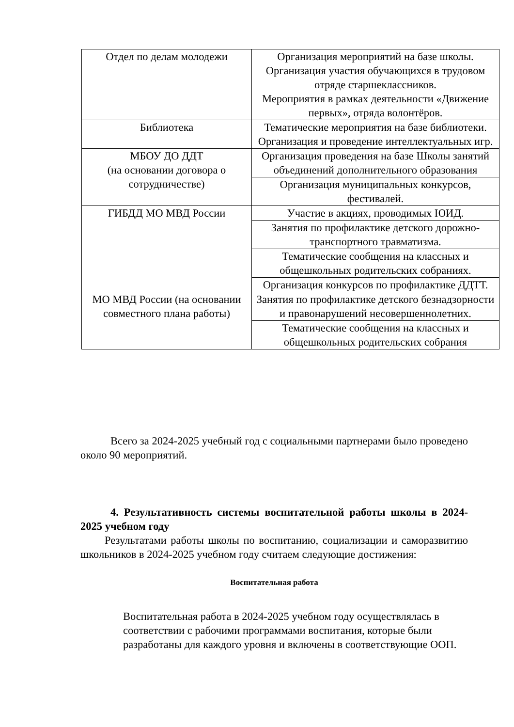| Отдел по делам молодежи | Организация мероприятий на базе школы. Организация участия обучающихся в трудовом отряде старшеклассников. Мероприятия в рамках деятельности «Движение первых», отряда волонтёров. |
| Библиотека | Тематические мероприятия на базе библиотеки. Организация и проведение интеллектуальных игр. |
| МБОУ ДО ДДТ (на основании договора о сотрудничестве) | Организация проведения на базе Школы занятий объединений дополнительного образования |
| | Организация муниципальных конкурсов, фестивалей. |
| ГИБДД МО МВД России | Участие в акциях, проводимых ЮИД. |
| | Занятия по профилактике детского дорожно-транспортного травматизма. |
| | Тематические сообщения на классных и общешкольных родительских собраниях. |
| | Организация конкурсов по профилактике ДДТТ. |
| МО МВД России (на основании совместного плана работы) | Занятия по профилактике детского безнадзорности и правонарушений несовершеннолетних. |
| | Тематические сообщения на классных и общешкольных родительских собрания |
Всего за 2024-2025 учебный год с социальными партнерами было проведено около 90 мероприятий.
4. Результативность системы воспитательной работы школы в 2024-2025 учебном году
Результатами работы школы по воспитанию, социализации и саморазвитию школьников в 2024-2025 учебном году считаем следующие достижения:
Воспитательная работа
Воспитательная работа в 2024-2025 учебном году осуществлялась в соответствии с рабочими программами воспитания, которые были разработаны для каждого уровня и включены в соответствующие ООП.